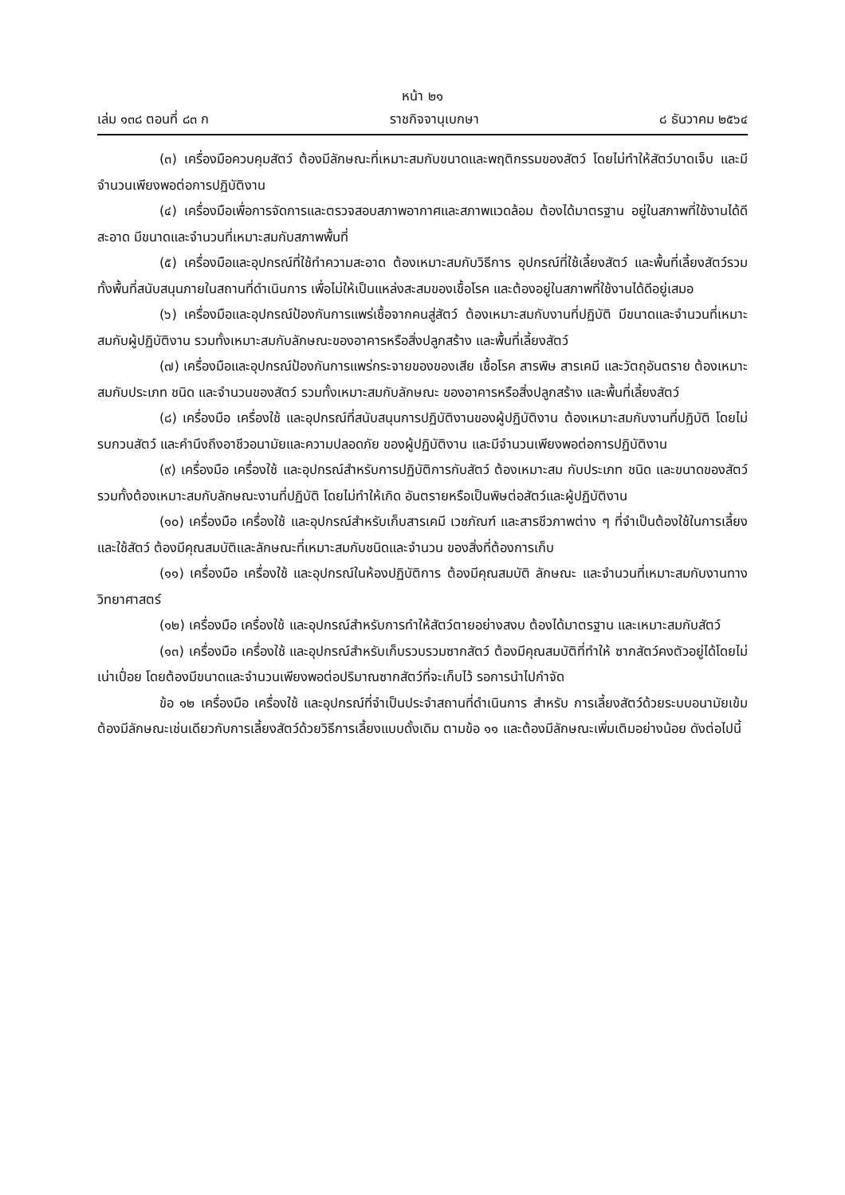หน้า ๒๑
เล่ม ๑๓๘ ตอนที่ ๘๓ ก ราชกิจจานุเบกษา ๘ ธันวาคม ๒๕๖๔
(๓) เครื่องมือควบคุมสัตว์ ต้องมีลักษณะที่เหมาะสมกับขนาดและพฤติกรรมของสัตว์ โดยไม่ทำให้สัตว์บาดเจ็บ และมีจำนวนเพียงพอต่อการปฏิบัติงาน
(๔) เครื่องมือเพื่อการจัดการและตรวจสอบสภาพอากาศและสภาพแวดล้อม ต้องได้มาตรฐาน อยู่ในสภาพที่ใช้งานได้ดี สะอาด มีขนาดและจำนวนที่เหมาะสมกับสภาพพื้นที่
(๕) เครื่องมือและอุปกรณ์ที่ใช้ทำความสะอาด ต้องเหมาะสมกับวิธีการ อุปกรณ์ที่ใช้เลี้ยงสัตว์ และพื้นที่เลี้ยงสัตว์รวมทั้งพื้นที่สนับสนุนภายในสถานที่ดำเนินการ เพื่อไม่ให้เป็นแหล่งสะสมของเชื้อโรค และต้องอยู่ในสภาพที่ใช้งานได้ดีอยู่เสมอ
(๖) เครื่องมือและอุปกรณ์ป้องกันการแพร่เชื้อจากคนสู่สัตว์ ต้องเหมาะสมกับงานที่ปฏิบัติ มีขนาดและจำนวนที่เหมาะสมกับผู้ปฏิบัติงาน รวมทั้งเหมาะสมกับลักษณะของอาคารหรือสิ่งปลูกสร้าง และพื้นที่เลี้ยงสัตว์
(๗) เครื่องมือและอุปกรณ์ป้องกันการแพร่กระจายของของเสีย เชื้อโรค สารพิษ สารเคมี และวัตถุอันตราย ต้องเหมาะสมกับประเภท ชนิด และจำนวนของสัตว์ รวมทั้งเหมาะสมกับลักษณะ ของอาคารหรือสิ่งปลูกสร้าง และพื้นที่เลี้ยงสัตว์
(๘) เครื่องมือ เครื่องใช้ และอุปกรณ์ที่สนับสนุนการปฏิบัติงานของผู้ปฏิบัติงาน ต้องเหมาะสมกับงานที่ปฏิบัติ โดยไม่รบกวนสัตว์ และคำนึงถึงอาชีวอนามัยและความปลอดภัย ของผู้ปฏิบัติงาน และมีจำนวนเพียงพอต่อการปฏิบัติงาน
(๙) เครื่องมือ เครื่องใช้ และอุปกรณ์สำหรับการปฏิบัติการกับสัตว์ ต้องเหมาะสม กับประเภท ชนิด และขนาดของสัตว์ รวมทั้งต้องเหมาะสมกับลักษณะงานที่ปฏิบัติ โดยไม่ทำให้เกิด อันตรายหรือเป็นพิษต่อสัตว์และผู้ปฏิบัติงาน
(๑๐) เครื่องมือ เครื่องใช้ และอุปกรณ์สำหรับเก็บสารเคมี เวชภัณฑ์ และสารชีวภาพต่าง ๆ ที่จำเป็นต้องใช้ในการเลี้ยงและใช้สัตว์ ต้องมีคุณสมบัติและลักษณะที่เหมาะสมกับชนิดและจำนวน ของสิ่งที่ต้องการเก็บ
(๑๑) เครื่องมือ เครื่องใช้ และอุปกรณ์ในห้องปฏิบัติการ ต้องมีคุณสมบัติ ลักษณะ และจำนวนที่เหมาะสมกับงานทางวิทยาศาสตร์
(๑๒) เครื่องมือ เครื่องใช้ และอุปกรณ์สำหรับการทำให้สัตว์ตายอย่างสงบ ต้องได้มาตรฐาน และเหมาะสมกับสัตว์
(๑๓) เครื่องมือ เครื่องใช้ และอุปกรณ์สำหรับเก็บรวบรวมซากสัตว์ ต้องมีคุณสมบัติที่ทำให้ ซากสัตว์คงตัวอยู่ได้โดยไม่เน่าเปื่อย โดยต้องมีขนาดและจำนวนเพียงพอต่อปริมาณซากสัตว์ที่จะเก็บไว้ รอการนำไปกำจัด
ข้อ ๑๒ เครื่องมือ เครื่องใช้ และอุปกรณ์ที่จำเป็นประจำสถานที่ดำเนินการ สำหรับ การเลี้ยงสัตว์ด้วยระบบอนามัยเข้ม ต้องมีลักษณะเช่นเดียวกับการเลี้ยงสัตว์ด้วยวิธีการเลี้ยงแบบดั้งเดิม ตามข้อ ๑๑ และต้องมีลักษณะเพิ่มเติมอย่างน้อย ดังต่อไปนี้